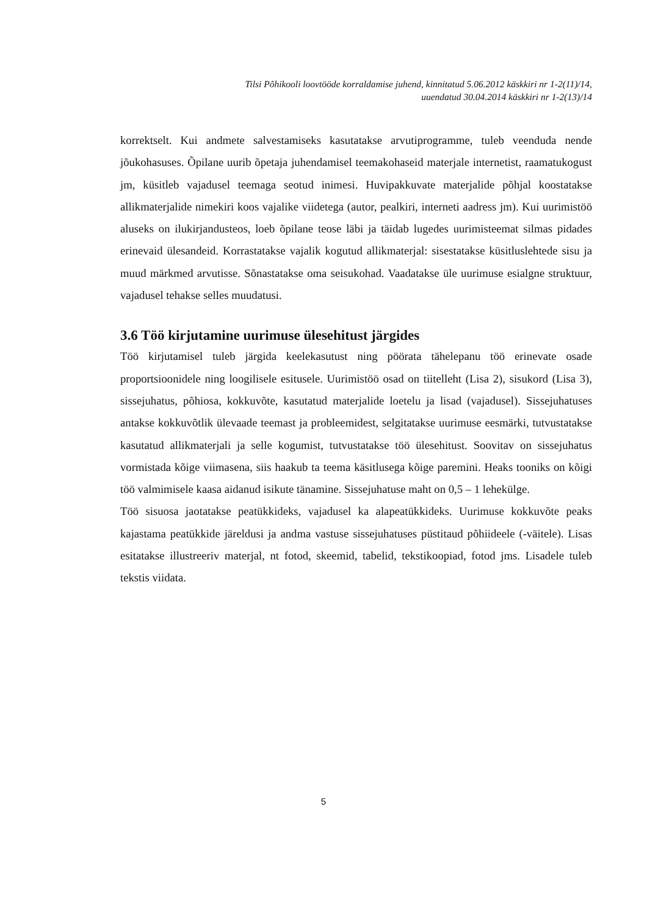Tilsi Põhikooli loovtööde korraldamise juhend, kinnitatud 5.06.2012 käskkiri nr 1-2(11)/14,
uuendatud 30.04.2014 käskkiri nr 1-2(13)/14
korrektselt. Kui andmete salvestamiseks kasutatakse arvutiprogramme, tuleb veenduda nende jõukohasuses. Õpilane uurib õpetaja juhendamisel teemakohaseid materjale internetist, raamatukogust jm, küsitleb vajadusel teemaga seotud inimesi. Huvipakkuvate materjalide põhjal koostatakse allikmaterjalide nimekiri koos vajalike viidetega (autor, pealkiri, interneti aadress jm). Kui uurimistöö aluseks on ilukirjandusteos, loeb õpilane teose läbi ja täidab lugedes uurimisteemat silmas pidades erinevaid ülesandeid. Korrastatakse vajalik kogutud allikmaterjal: sisestatakse küsitluslehtede sisu ja muud märkmed arvutisse. Sõnastatakse oma seisukohad. Vaadatakse üle uurimuse esialgne struktuur, vajadusel tehakse selles muudatusi.
3.6 Töö kirjutamine uurimuse ülesehitust järgides
Töö kirjutamisel tuleb järgida keelekasutust ning pöörata tähelepanu töö erinevate osade proportsioonidele ning loogilisele esitusele. Uurimistöö osad on tiitelleht (Lisa 2), sisukord (Lisa 3), sissejuhatus, põhiosa, kokkuvõte, kasutatud materjalide loetelu ja lisad (vajadusel). Sissejuhatuses antakse kokkuvõtlik ülevaade teemast ja probleemidest, selgitatakse uurimuse eesmärki, tutvustatakse kasutatud allikmaterjali ja selle kogumist, tutvustatakse töö ülesehitust. Soovitav on sissejuhatus vormistada kõige viimasena, siis haakub ta teema käsitlusega kõige paremini. Heaks tooniks on kõigi töö valmimisele kaasa aidanud isikute tänamine. Sissejuhatuse maht on 0,5 – 1 lehekülge.
Töö sisuosa jaotatakse peatükkideks, vajadusel ka alapeatükkideks. Uurimuse kokkuvõte peaks kajastama peatükkide järeldusi ja andma vastuse sissejuhatuses püstitaud põhiideele (-väitele). Lisas esitatakse illustreeriv materjal, nt fotod, skeemid, tabelid, tekstikoopiad, fotod jms. Lisadele tuleb tekstis viidata.
5